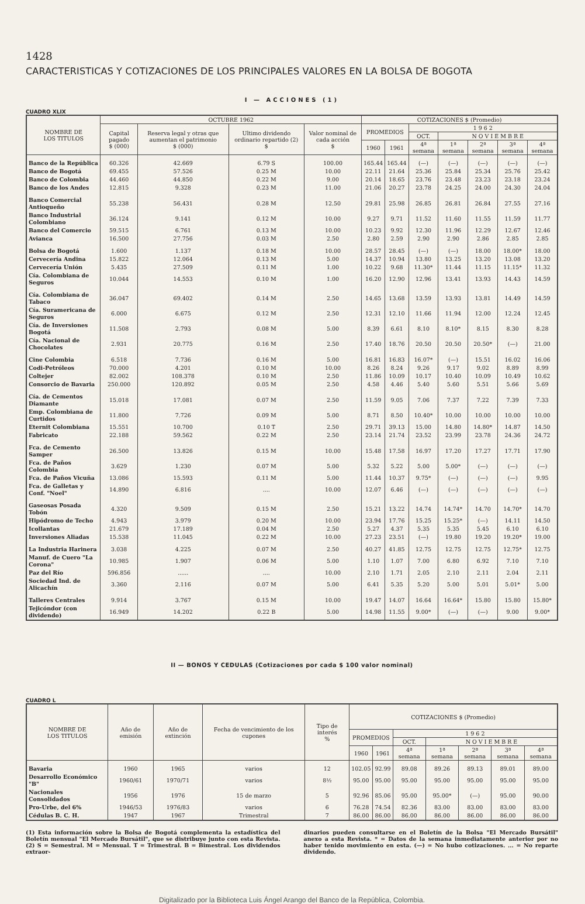1428
CARACTERISTICAS Y COTIZACIONES DE LOS PRINCIPALES VALORES EN LA BOLSA DE BOGOTA
I — ACCIONES (1)
CUADRO XLIX
| NOMBRE DE LOS TITULOS | OCTUBRE 1962 | | | | COTIZACIONES $ (Promedio) | | | | | | |
| --- | --- | --- | --- | --- | --- | --- | --- | --- | --- | --- | --- |
| | Capital pagado $ (000) | Reserva legal y otras que aumentan el patrimonio $ (000) | Ultimo dividendo ordinario repartido (2) $ | Valor nominal de cada acción $ | PROMEDIOS | | 1 9 6 2 | | | | |
| | | | | | | | OCT. | N O V I E M B R E | | | |
| | | | | | 1960 | 1961 | 4ª semana | 1ª semana | 2ª semana | 3ª semana | 4ª semana |
| Banco de la República | 60.326 | 42.669 | 6.79 S | 100.00 | 165.44 | 165.44 | (—) | (—) | (—) | (—) | (—) |
| Banco de Bogotá | 69.455 | 57.526 | 0.25 M | 10.00 | 22.11 | 21.64 | 25.36 | 25.84 | 25.34 | 25.76 | 25.42 |
| Banco de Colombia | 44.460 | 44.850 | 0.22 M | 9.00 | 20.14 | 18.65 | 23.76 | 23.48 | 23.23 | 23.18 | 23.24 |
| Banco de los Andes | 12.815 | 9.328 | 0.23 M | 11.00 | 21.06 | 20.27 | 23.78 | 24.25 | 24.00 | 24.30 | 24.04 |
| Banco Comercial Antioqueño | 55.238 | 56.431 | 0.28 M | 12.50 | 29.81 | 25.98 | 26.85 | 26.81 | 26.84 | 27.55 | 27.16 |
| Banco Industrial Colombiano | 36.124 | 9.141 | 0.12 M | 10.00 | 9.27 | 9.71 | 11.52 | 11.60 | 11.55 | 11.59 | 11.77 |
| Banco del Comercio | 59.515 | 6.761 | 0.13 M | 10.00 | 10.23 | 9.92 | 12.30 | 11.96 | 12.29 | 12.67 | 12.46 |
| Avianca | 16.500 | 27.756 | 0.03 M | 2.50 | 2.80 | 2.59 | 2.90 | 2.90 | 2.86 | 2.85 | 2.85 |
| Bolsa de Bogotá | 1.600 | 1.137 | 0.18 M | 10.00 | 28.57 | 28.45 | (—) | (—) | 18.00 | 18.00* | 18.00 |
| Cervecería Andina | 15.822 | 12.064 | 0.13 M | 5.00 | 14.37 | 10.94 | 13.80 | 13.25 | 13.20 | 13.08 | 13.20 |
| Cervecería Unión | 5.435 | 27.509 | 0.11 M | 1.00 | 10.22 | 9.68 | 11.30* | 11.44 | 11.15 | 11.15* | 11.32 |
| Cía. Colombiana de Seguros | 10.044 | 14.553 | 0.10 M | 1.00 | 16.20 | 12.90 | 12.96 | 13.41 | 13.93 | 14.43 | 14.59 |
| Cía. Colombiana de Tabaco | 36.047 | 69.402 | 0.14 M | 2.50 | 14.65 | 13.68 | 13.59 | 13.93 | 13.81 | 14.49 | 14.59 |
| Cía. Suramericana de Seguros | 6.000 | 6.675 | 0.12 M | 2.50 | 12.31 | 12.10 | 11.66 | 11.94 | 12.00 | 12.24 | 12.45 |
| Cía. de Inversiones Bogotá | 11.508 | 2.793 | 0.08 M | 5.00 | 8.39 | 6.61 | 8.10 | 8.10* | 8.15 | 8.30 | 8.28 |
| Cía. Nacional de Chocolates | 2.931 | 20.775 | 0.16 M | 2.50 | 17.40 | 18.76 | 20.50 | 20.50 | 20.50* | (—) | 21.00 |
| Cine Colombia | 6.518 | 7.736 | 0.16 M | 5.00 | 16.81 | 16.83 | 16.07* | (—) | 15.51 | 16.02 | 16.06 |
| Codi-Petróleos | 70.000 | 4.201 | 0.10 M | 10.00 | 8.26 | 8.24 | 9.26 | 9.17 | 9.02 | 8.89 | 8.99 |
| Coltejer | 82.002 | 108.378 | 0.10 M | 2.50 | 11.86 | 10.09 | 10.17 | 10.40 | 10.09 | 10.49 | 10.62 |
| Consorcio de Bavaria | 250.000 | 120.892 | 0.05 M | 2.50 | 4.58 | 4.46 | 5.40 | 5.60 | 5.51 | 5.66 | 5.69 |
| Cía. de Cementos Diamante | 15.018 | 17.081 | 0.07 M | 2.50 | 11.59 | 9.05 | 7.06 | 7.37 | 7.22 | 7.39 | 7.33 |
| Emp. Colombiana de Curtidos | 11.800 | 7.726 | 0.09 M | 5.00 | 8.71 | 8.50 | 10.40* | 10.00 | 10.00 | 10.00 | 10.00 |
| Eternit Colombiana | 15.551 | 10.700 | 0.10 T | 2.50 | 29.71 | 39.13 | 15.00 | 14.80 | 14.80* | 14.87 | 14.50 |
| Fabricato | 22.188 | 59.562 | 0.22 M | 2.50 | 23.14 | 21.74 | 23.52 | 23.99 | 23.78 | 24.36 | 24.72 |
| Fca. de Cemento Samper | 26.500 | 13.826 | 0.15 M | 10.00 | 15.48 | 17.58 | 16.97 | 17.20 | 17.27 | 17.71 | 17.90 |
| Fca. de Paños Colombia | 3.629 | 1.230 | 0.07 M | 5.00 | 5.32 | 5.22 | 5.00 | 5.00* | (—) | (—) | (—) |
| Fca. de Paños Vicuña | 13.086 | 15.593 | 0.11 M | 5.00 | 11.44 | 10.37 | 9.75* | (—) | (—) | (—) | 9.95 |
| Fca. de Galletas y Conf. "Noel" | 14.890 | 6.816 | .... | 10.00 | 12.07 | 6.46 | (—) | (—) | (—) | (—) | (—) |
| Gaseosas Posada Tobón | 4.320 | 9.509 | 0.15 M | 2.50 | 15.21 | 13.22 | 14.74 | 14.74* | 14.70 | 14.70* | 14.70 |
| Hipódromo de Techo | 4.943 | 3.979 | 0.20 M | 10.00 | 23.94 | 17.76 | 15.25 | 15.25* | (—) | 14.11 | 14.50 |
| Icollantas | 21.679 | 17.189 | 0.04 M | 2.50 | 5.27 | 4.37 | 5.35 | 5.35 | 5.45 | 6.10 | 6.10 |
| Inversiones Aliadas | 15.538 | 11.045 | 0.22 M | 10.00 | 27.23 | 23.51 | (—) | 19.80 | 19.20 | 19.20* | 19.00 |
| La Industria Harinera | 3.038 | 4.225 | 0.07 M | 2.50 | 40.27 | 41.85 | 12.75 | 12.75 | 12.75 | 12.75* | 12.75 |
| Manuf. de Cuero "La Corona" | 10.985 | 1.907 | 0.06 M | 5.00 | 1.10 | 1.07 | 7.00 | 6.80 | 6.92 | 7.10 | 7.10 |
| Paz del Río | 596.856 | ...... | .... | 10.00 | 2.10 | 1.71 | 2.05 | 2.10 | 2.11 | 2.04 | 2.11 |
| Sociedad Ind. de Alicachín | 3.360 | 2.116 | 0.07 M | 5.00 | 6.41 | 5.35 | 5.20 | 5.00 | 5.01 | 5.01* | 5.00 |
| Talleres Centrales | 9.914 | 3.767 | 0.15 M | 10.00 | 19.47 | 14.07 | 16.64 | 16.64* | 15.80 | 15.80 | 15.80* |
| Tejicóndor (con dividendo) | 16.949 | 14.202 | 0.22 B | 5.00 | 14.98 | 11.55 | 9.00* | (—) | (—) | 9.00 | 9.00* |
II — BONOS Y CEDULAS (Cotizaciones por cada $ 100 valor nominal)
CUADRO L
| NOMBRE DE LOS TITULOS | Año de emisión | Año de extinción | Fecha de vencimiento de los cupones | Tipo de interés % | COTIZACIONES $ (Promedio) | | | | | | |
| --- | --- | --- | --- | --- | --- | --- | --- | --- | --- | --- | --- |
| | | | | | PROMEDIOS | | 1 9 6 2 | | | | |
| | | | | | | | OCT. | N O V I E M B R E | | | |
| | | | | | 1960 | 1961 | 4ª semana | 1ª semana | 2ª semana | 3ª semana | 4ª semana |
| Bavaria | 1960 | 1965 | varios | 12 | 102.05 | 92.99 | 89.08 | 89.26 | 89.13 | 89.01 | 89.00 |
| Desarrollo Económico "B" | 1960/61 | 1970/71 | varios | 8½ | 95.00 | 95.00 | 95.00 | 95.00 | 95.00 | 95.00 | 95.00 |
| Nacionales Consolidados | 1956 | 1976 | 15 de marzo | 5 | 92.96 | 85.06 | 95.00 | 95.00* | (—) | 95.00 | 90.00 |
| Pro-Urbe, del 6% | 1946/53 | 1976/83 | varios | 6 | 76.28 | 74.54 | 82.36 | 83.00 | 83.00 | 83.00 | 83.00 |
| Cédulas B. C. H. | 1947 | 1967 | Trimestral | 7 | 86.00 | 86.00 | 86.00 | 86.00 | 86.00 | 86.00 | 86.00 |
(1) Esta información sobre la Bolsa de Bogotá complementa la estadística del Boletín mensual "El Mercado Bursátil", que se distribuye junto con esta Revista. (2) S = Semestral. M = Mensual. T = Trimestral. B = Bimestral. Los dividendos extraor-
dinarios pueden consultarse en el Boletín de la Bolsa "El Mercado Bursátil" anexo a esta Revista. * = Datos de la semana inmediatamente anterior por no haber tenido movimiento en esta. (—) = No hubo cotizaciones. ... = No reparte dividendo.
Digitalizado por la Biblioteca Luis Ángel Arango del Banco de la República, Colombia.